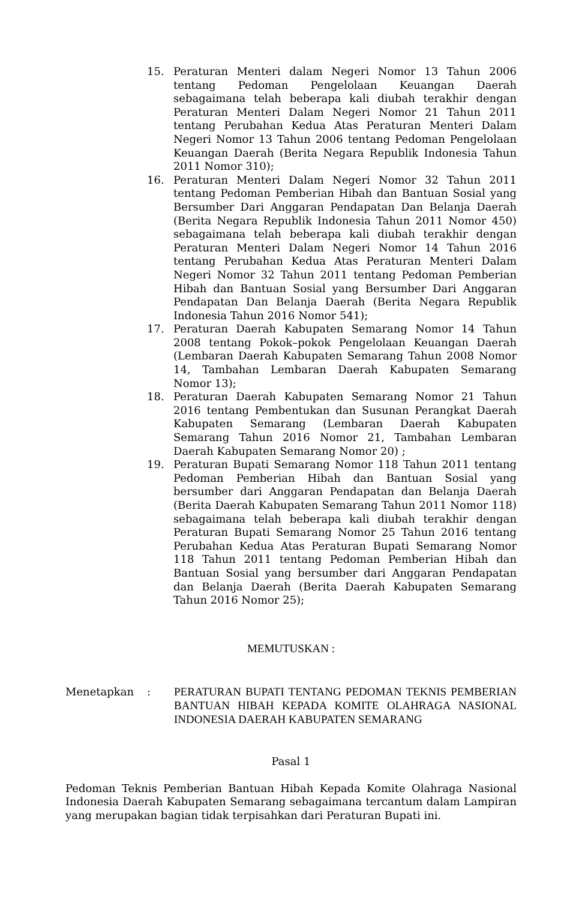15. Peraturan Menteri dalam Negeri Nomor 13 Tahun 2006 tentang Pedoman Pengelolaan Keuangan Daerah sebagaimana telah beberapa kali diubah terakhir dengan Peraturan Menteri Dalam Negeri Nomor 21 Tahun 2011 tentang Perubahan Kedua Atas Peraturan Menteri Dalam Negeri Nomor 13 Tahun 2006 tentang Pedoman Pengelolaan Keuangan Daerah (Berita Negara Republik Indonesia Tahun 2011 Nomor 310);
16. Peraturan Menteri Dalam Negeri Nomor 32 Tahun 2011 tentang Pedoman Pemberian Hibah dan Bantuan Sosial yang Bersumber Dari Anggaran Pendapatan Dan Belanja Daerah (Berita Negara Republik Indonesia Tahun 2011 Nomor 450) sebagaimana telah beberapa kali diubah terakhir dengan Peraturan Menteri Dalam Negeri Nomor 14 Tahun 2016 tentang Perubahan Kedua Atas Peraturan Menteri Dalam Negeri Nomor 32 Tahun 2011 tentang Pedoman Pemberian Hibah dan Bantuan Sosial yang Bersumber Dari Anggaran Pendapatan Dan Belanja Daerah (Berita Negara Republik Indonesia Tahun 2016 Nomor 541);
17. Peraturan Daerah Kabupaten Semarang Nomor 14 Tahun 2008 tentang Pokok–pokok Pengelolaan Keuangan Daerah (Lembaran Daerah Kabupaten Semarang Tahun 2008 Nomor 14, Tambahan Lembaran Daerah Kabupaten Semarang Nomor 13);
18. Peraturan Daerah Kabupaten Semarang Nomor 21 Tahun 2016 tentang Pembentukan dan Susunan Perangkat Daerah Kabupaten Semarang (Lembaran Daerah Kabupaten Semarang Tahun 2016 Nomor 21, Tambahan Lembaran Daerah Kabupaten Semarang Nomor 20) ;
19. Peraturan Bupati Semarang Nomor 118 Tahun 2011 tentang Pedoman Pemberian Hibah dan Bantuan Sosial yang bersumber dari Anggaran Pendapatan dan Belanja Daerah (Berita Daerah Kabupaten Semarang Tahun 2011 Nomor 118) sebagaimana telah beberapa kali diubah terakhir dengan Peraturan Bupati Semarang Nomor 25 Tahun 2016 tentang Perubahan Kedua Atas Peraturan Bupati Semarang Nomor 118 Tahun 2011 tentang Pedoman Pemberian Hibah dan Bantuan Sosial yang bersumber dari Anggaran Pendapatan dan Belanja Daerah (Berita Daerah Kabupaten Semarang Tahun 2016 Nomor 25);
MEMUTUSKAN :
Menetapkan : PERATURAN BUPATI TENTANG PEDOMAN TEKNIS PEMBERIAN BANTUAN HIBAH KEPADA KOMITE OLAHRAGA NASIONAL INDONESIA DAERAH KABUPATEN SEMARANG
Pasal 1
Pedoman Teknis Pemberian Bantuan Hibah Kepada Komite Olahraga Nasional Indonesia Daerah Kabupaten Semarang sebagaimana tercantum dalam Lampiran yang merupakan bagian tidak terpisahkan dari Peraturan Bupati ini.